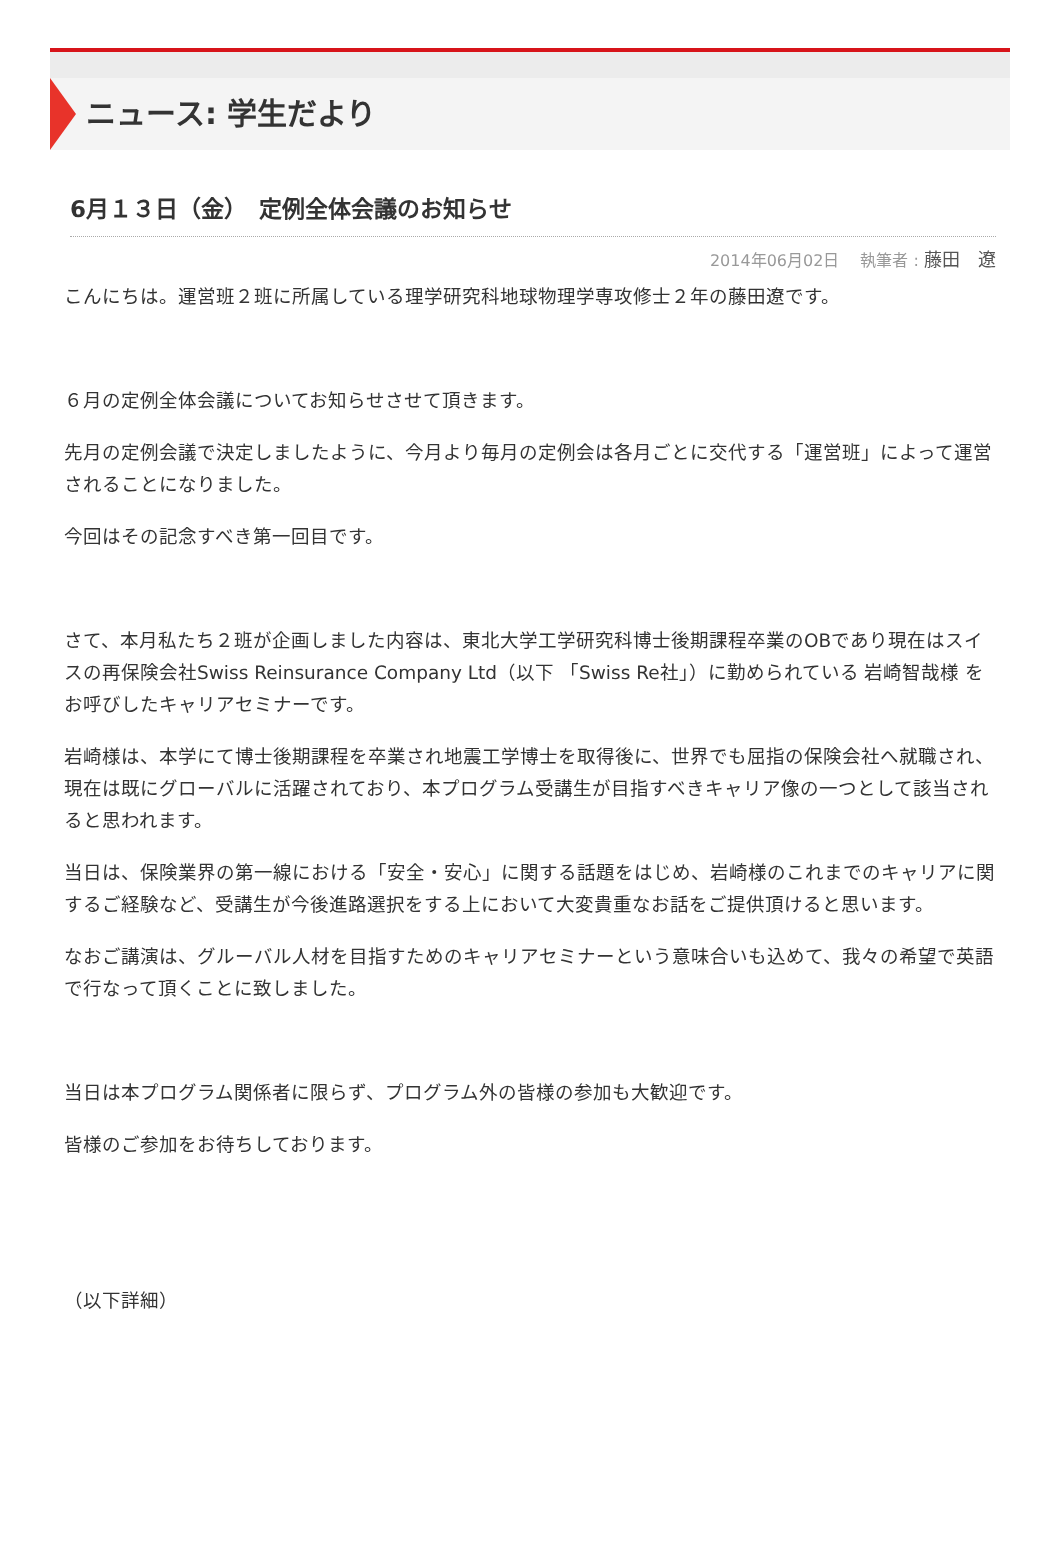ニュース: 学生だより
6月１３日（金）　定例全体会議のお知らせ
2014年06月02日　 執筆者 : 藤田　遼
こんにちは。運営班２班に所属している理学研究科地球物理学専攻修士２年の藤田遼です。
６月の定例全体会議についてお知らせさせて頂きます。
先月の定例会議で決定しましたように、今月より毎月の定例会は各月ごとに交代する「運営班」によって運営されることになりました。
今回はその記念すべき第一回目です。
さて、本月私たち２班が企画しました内容は、東北大学工学研究科博士後期課程卒業のOBであり現在はスイスの再保険会社Swiss Reinsurance Company Ltd（以下 「Swiss Re社」）に勤められている 岩崎智哉様 をお呼びしたキャリアセミナーです。
岩崎様は、本学にて博士後期課程を卒業され地震工学博士を取得後に、世界でも屈指の保険会社へ就職され、現在は既にグローバルに活躍されており、本プログラム受講生が目指すべきキャリア像の一つとして該当されると思われます。
当日は、保険業界の第一線における「安全・安心」に関する話題をはじめ、岩崎様のこれまでのキャリアに関するご経験など、受講生が今後進路選択をする上において大変貴重なお話をご提供頂けると思います。
なおご講演は、グルーバル人材を目指すためのキャリアセミナーという意味合いも込めて、我々の希望で英語で行なって頂くことに致しました。
当日は本プログラム関係者に限らず、プログラム外の皆様の参加も大歓迎です。
皆様のご参加をお待ちしております。
（以下詳細）